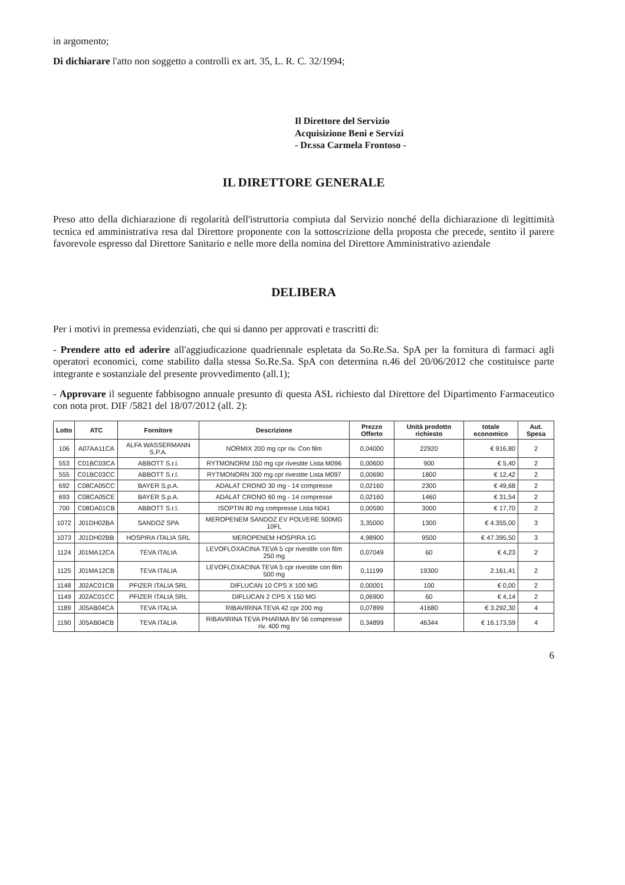in argomento;
Di dichiarare l'atto non soggetto a controlli ex art. 35, L. R. C. 32/1994;
Il Direttore del Servizio
Acquisizione Beni e Servizi
- Dr.ssa Carmela Frontoso -
IL DIRETTORE GENERALE
Preso atto della dichiarazione di regolarità dell'istruttoria compiuta dal Servizio nonché della dichiarazione di legittimità tecnica ed amministrativa resa dal Direttore proponente con la sottoscrizione della proposta che precede, sentito il parere favorevole espresso dal Direttore Sanitario e nelle more della nomina del Direttore Amministrativo aziendale
DELIBERA
Per i motivi in premessa evidenziati, che qui si danno per approvati e trascritti di:
- Prendere atto ed aderire all'aggiudicazione quadriennale espletata da So.Re.Sa. SpA per la fornitura di farmaci agli operatori economici, come stabilito dalla stessa So.Re.Sa. SpA con determina n.46 del 20/06/2012 che costituisce parte integrante e sostanziale del presente provvedimento (all.1);
- Approvare il seguente fabbisogno annuale presunto di questa ASL richiesto dal Direttore del Dipartimento Farmaceutico con nota prot. DIF /5821 del 18/07/2012 (all. 2):
| Lotto | ATC | Fornitore | Descrizione | Prezzo Offerto | Unità prodotto richiesto | totale economico | Aut. Spesa |
| --- | --- | --- | --- | --- | --- | --- | --- |
| 106 | A07AA11CA | ALFA WASSERMANN S.P.A. | NORMIX 200 mg cpr riv. Con film | 0,04000 | 22920 | € 916,80 | 2 |
| 553 | C01BC03CA | ABBOTT S.r.l. | RYTMONORM 150 mg cpr rivestite Lista M096 | 0,00600 | 900 | € 5,40 | 2 |
| 555 | C01BC03CC | ABBOTT S.r.l. | RYTMONORN 300 mg cpr rivestite Lista M097 | 0,00690 | 1800 | € 12,42 | 2 |
| 692 | C08CA05CC | BAYER S.p.A. | ADALAT CRONO 30 mg - 14 compresse | 0,02160 | 2300 | € 49,68 | 2 |
| 693 | C08CA05CE | BAYER S.p.A. | ADALAT CRONO 60 mg - 14 compresse | 0,02160 | 1460 | € 31,54 | 2 |
| 700 | C08DA01CB | ABBOTT S.r.l. | ISOPTIN 80 mg compresse Lista N041 | 0,00590 | 3000 | € 17,70 | 2 |
| 1072 | J01DH02BA | SANDOZ SPA | MEROPENEM SANDOZ EV POLVERE 500MG 10FL | 3,35000 | 1300 | € 4.355,00 | 3 |
| 1073 | J01DH02BB | HOSPIRA ITALIA SRL | MEROPENEM HOSPIRA 1G | 4,98900 | 9500 | € 47.395,50 | 3 |
| 1124 | J01MA12CA | TEVA ITALIA | LEVOFLOXACINA TEVA 5 cpr rivestite con film 250 mg | 0,07049 | 60 | € 4,23 | 2 |
| 1125 | J01MA12CB | TEVA ITALIA | LEVOFLOXACINA TEVA 5 cpr rivestite con film 500 mg | 0,11199 | 19300 | 2.161,41 | 2 |
| 1148 | J02AC01CB | PFIZER ITALIA SRL | DIFLUCAN 10 CPS X 100 MG | 0,00001 | 100 | € 0,00 | 2 |
| 1149 | J02AC01CC | PFIZER ITALIA SRL | DIFLUCAN 2 CPS X 150 MG | 0,06900 | 60 | € 4,14 | 2 |
| 1189 | J05AB04CA | TEVA ITALIA | RIBAVIRINA TEVA 42 cpr 200 mg | 0,07899 | 41680 | € 3.292,30 | 4 |
| 1190 | J05AB04CB | TEVA ITALIA | RIBAVIRINA TEVA PHARMA BV 56 compresse riv. 400 mg | 0,34899 | 46344 | € 16.173,59 | 4 |
6